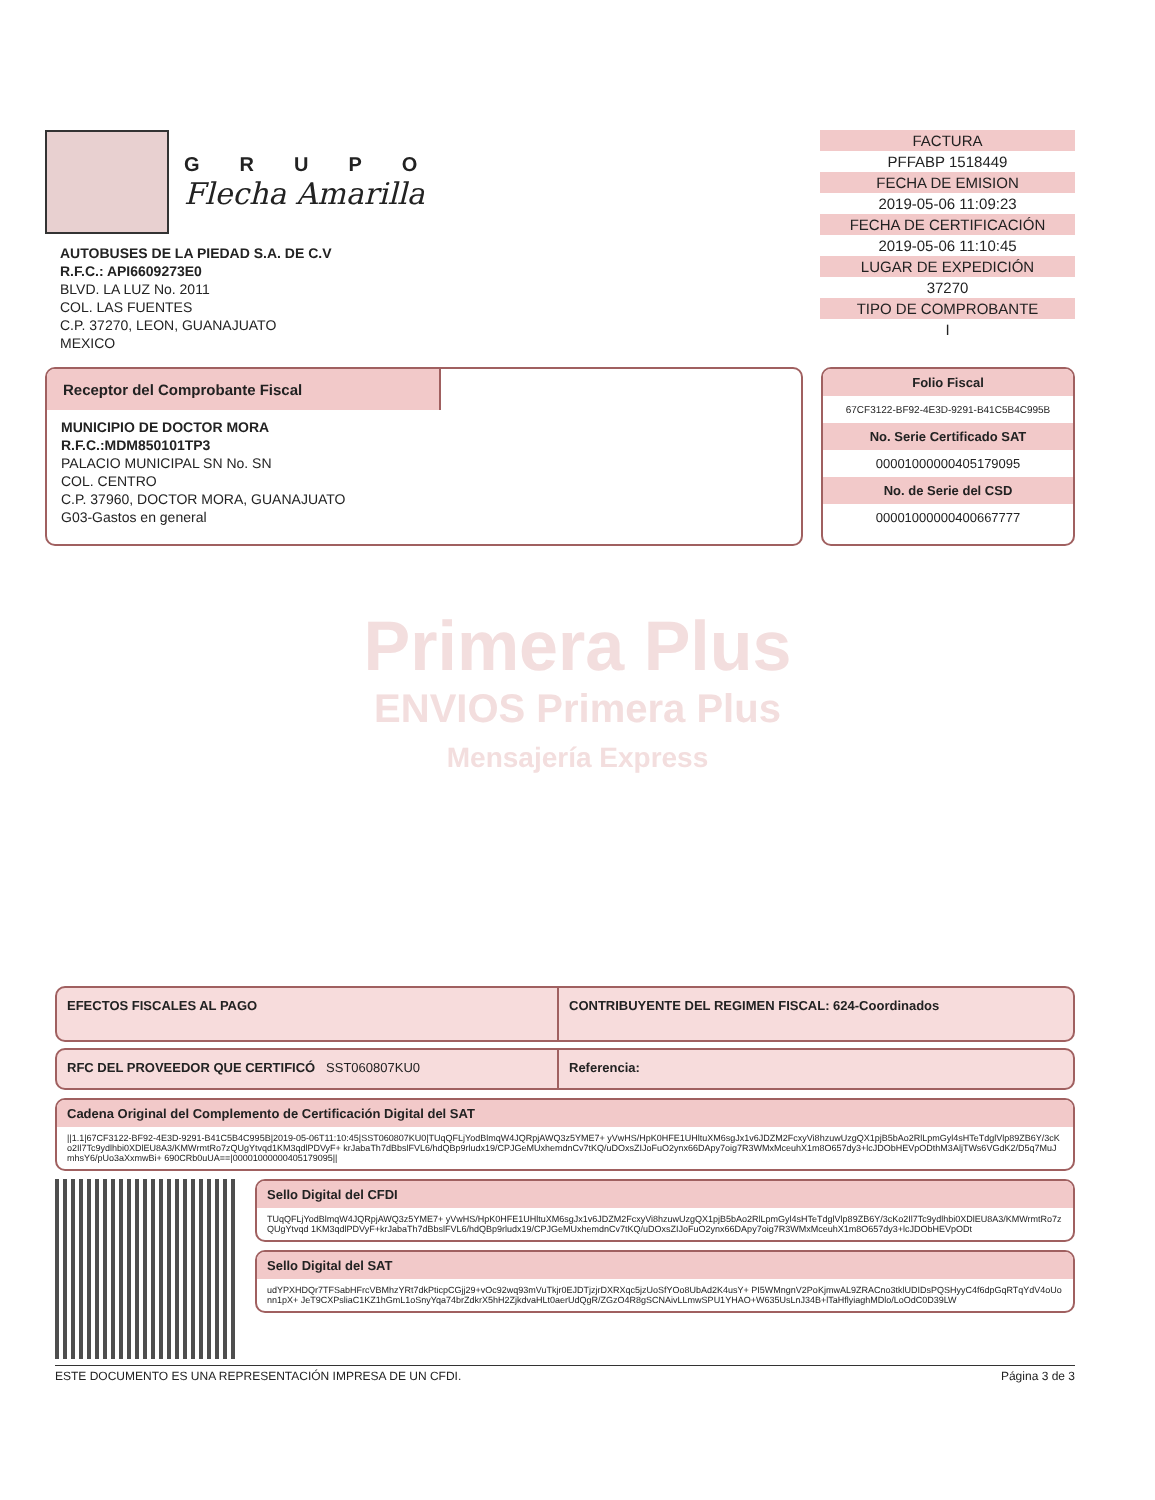GRUPO
Flecha Amarilla
AUTOBUSES DE LA PIEDAD S.A. DE C.V
R.F.C.: API6609273E0
BLVD. LA LUZ No. 2011
COL. LAS FUENTES
C.P. 37270, LEON, GUANAJUATO
MEXICO
FACTURA
PFFABP 1518449
FECHA DE EMISION
2019-05-06 11:09:23
FECHA DE CERTIFICACIÓN
2019-05-06 11:10:45
LUGAR DE EXPEDICIÓN
37270
TIPO DE COMPROBANTE
I
Receptor del Comprobante Fiscal
MUNICIPIO DE DOCTOR MORA
R.F.C.:MDM850101TP3
PALACIO MUNICIPAL SN No. SN
COL. CENTRO
C.P. 37960, DOCTOR MORA, GUANAJUATO
G03-Gastos en general
Folio Fiscal
67CF3122-BF92-4E3D-9291-B41C5B4C995B
No. Serie Certificado SAT
00001000000405179095
No. de Serie del CSD
00001000000400667777
Primera Plus
ENVIOS Primera Plus
Mensajería Express
EFECTOS FISCALES AL PAGO CONTRIBUYENTE DEL REGIMEN FISCAL: 624-Coordinados
RFC DEL PROVEEDOR QUE CERTIFICÓ SST060807KU0 Referencia:
Cadena Original del Complemento de Certificación Digital del SAT
||1.1|67CF3122-BF92-4E3D-9291-B41C5B4C995B|2019-05-06T11:10:45|SST060807KU0|TUqQFLjYodBlmqW4JQRpjAWQ3z5YME7+ yVwHS/HpK0HFE1UHltuXM6sgJx1v6JDZM2FcxyVi8hzuwUzgQX1pjB5bAo2RlLpmGyl4sHTeTdglVlp89ZB6Y/3cKo2Il7Tc9ydlhbi0XDlEU8A3/KMWrmtRo7zQUgYtvqd1KM3qdlPDVyF+ krJabaTh7dBbslFVL6/hdQBp9rludx19/CPJGeMUxhemdnCv7tKQ/uDOxsZIJoFuO2ynx66DApy7oig7R3WMxMceuhX1m8O657dy3+lcJDObHEVpODthM3AljTWs6VGdK2/D5q7MuJmhsY6/pUo3aXxmwBi+ 690CRb0uUA==|00001000000405179095||
Sello Digital del CFDI
TUqQFLjYodBlmqW4JQRpjAWQ3z5YME7+ yVwHS/HpK0HFE1UHltuXM6sgJx1v6JDZM2FcxyVi8hzuwUzgQX1pjB5bAo2RlLpmGyl4sHTeTdglVlp89ZB6Y/3cKo2Il7Tc9ydlhbi0XDlEU8A3/KMWrmtRo7zQUgYtvqd 1KM3qdlPDVyF+krJabaTh7dBbslFVL6/hdQBp9rludx19/CPJGeMUxhemdnCv7tKQ/uDOxsZIJoFuO2ynx66DApy7oig7R3WMxMceuhX1m8O657dy3+lcJDObHEVpODt
Sello Digital del SAT
udYPXHDQr7TFSabHFrcVBMhzYRt7dkPticpCGjj29+vOc92wq93mVuTkjr0EJDTjzjrDXRXqc5jzUoSfYOo8UbAd2K4usY+ PI5WMngnV2PoKjmwAL9ZRACno3tklUDIDsPQSHyyC4f6dpGqRTqYdV4oUonn1pX+ JeT9CXPsliaC1KZ1hGmL1oSnyYqa74brZdkrX5hH2ZjkdvaHLt0aerUdQgR/ZGzO4R8gSCNAivLLmwSPU1YHAO+W635UsLnJ34B+lTaHflyiaghMDlo/LoOdC0D39LW
ESTE DOCUMENTO ES UNA REPRESENTACIÓN IMPRESA DE UN CFDI. Página 3 de 3